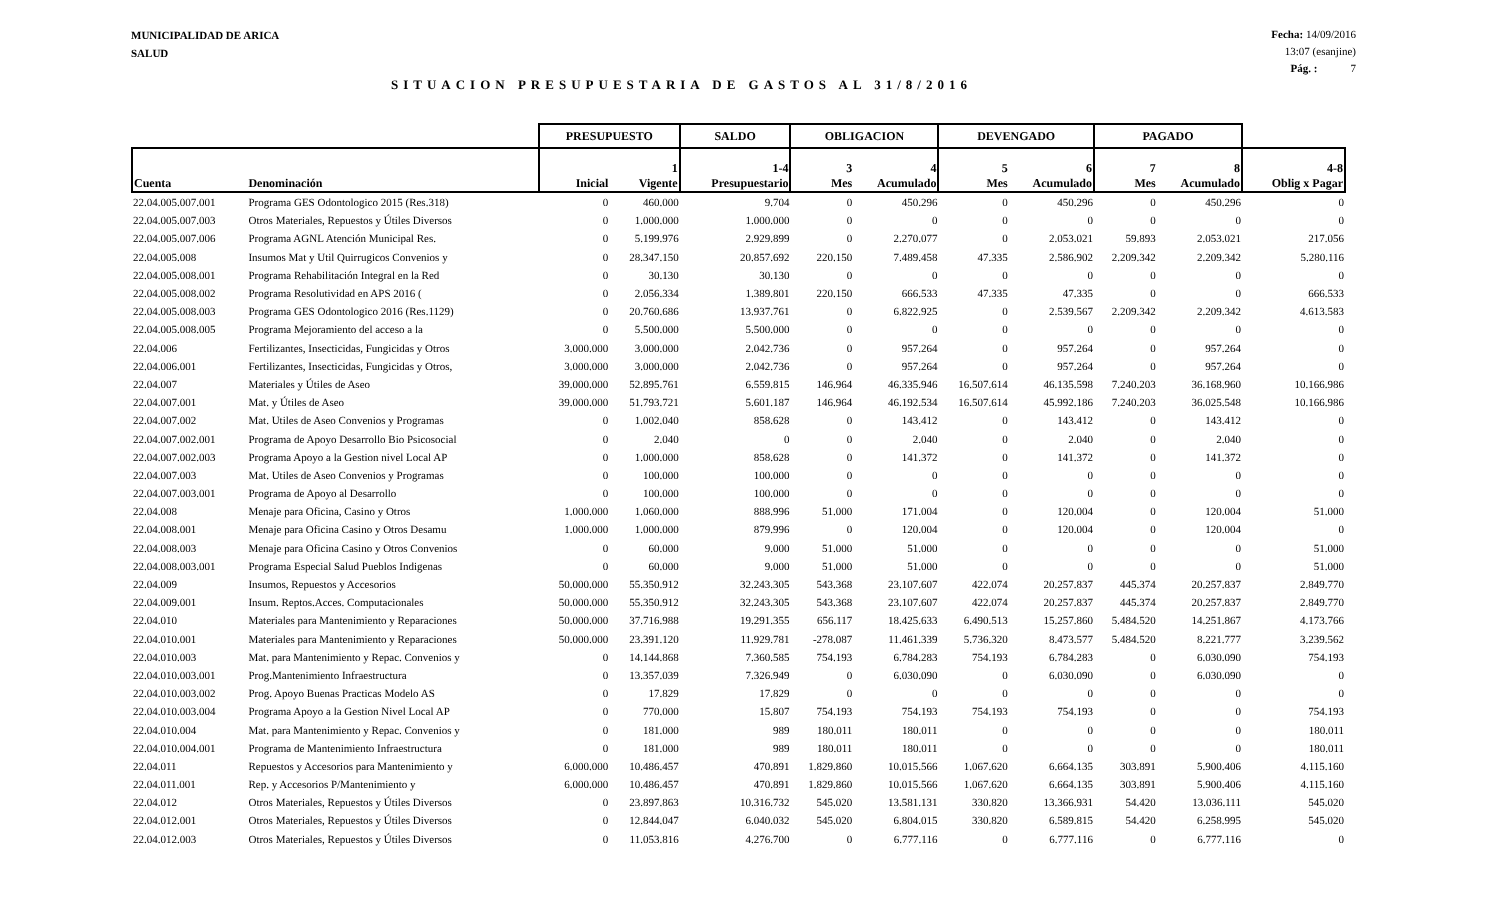MUNICIPALIDAD DE ARICA
SALUD
Fecha: 14/09/2016
13:07 (esanjine)
Pág. : 7
SITUACION PRESUPUESTARIA DE GASTOS AL 31/8/2016
| | | PRESUPUESTO | | SALDO | OBLIGACION | | DEVENGADO | | PAGADO | | |
| --- | --- | --- | --- | --- | --- | --- | --- | --- | --- | --- | --- |
| Cuenta | Denominación | Inicial | 1 Vigente | 1-4 Presupuestario | 3 Mes | 4 Acumulado | 5 Mes | 6 Acumulado | 7 Mes | 8 Acumulado | 4-8 Oblig x Pagar |
| 22.04.005.007.001 | Programa GES Odontologico 2015 (Res.318) | 0 | 460.000 | 9.704 | 0 | 450.296 | 0 | 450.296 | 0 | 450.296 | 0 |
| 22.04.005.007.003 | Otros Materiales, Repuestos y Útiles Diversos | 0 | 1.000.000 | 1.000.000 | 0 | 0 | 0 | 0 | 0 | 0 | 0 |
| 22.04.005.007.006 | Programa AGNL Atención Municipal Res. | 0 | 5.199.976 | 2.929.899 | 0 | 2.270.077 | 0 | 2.053.021 | 59.893 | 2.053.021 | 217.056 |
| 22.04.005.008 | Insumos Mat y Util Quirrugicos Convenios y | 0 | 28.347.150 | 20.857.692 | 220.150 | 7.489.458 | 47.335 | 2.586.902 | 2.209.342 | 2.209.342 | 5.280.116 |
| 22.04.005.008.001 | Programa Rehabilitación Integral en la Red | 0 | 30.130 | 30.130 | 0 | 0 | 0 | 0 | 0 | 0 | 0 |
| 22.04.005.008.002 | Programa Resolutividad en APS 2016 ( | 0 | 2.056.334 | 1.389.801 | 220.150 | 666.533 | 47.335 | 47.335 | 0 | 0 | 666.533 |
| 22.04.005.008.003 | Programa GES Odontologico 2016 (Res.1129) | 0 | 20.760.686 | 13.937.761 | 0 | 6.822.925 | 0 | 2.539.567 | 2.209.342 | 2.209.342 | 4.613.583 |
| 22.04.005.008.005 | Programa Mejoramiento del acceso a la | 0 | 5.500.000 | 5.500.000 | 0 | 0 | 0 | 0 | 0 | 0 | 0 |
| 22.04.006 | Fertilizantes, Insecticidas, Fungicidas y Otros | 3.000.000 | 3.000.000 | 2.042.736 | 0 | 957.264 | 0 | 957.264 | 0 | 957.264 | 0 |
| 22.04.006.001 | Fertilizantes, Insecticidas, Fungicidas y Otros, | 3.000.000 | 3.000.000 | 2.042.736 | 0 | 957.264 | 0 | 957.264 | 0 | 957.264 | 0 |
| 22.04.007 | Materiales y Útiles de Aseo | 39.000.000 | 52.895.761 | 6.559.815 | 146.964 | 46.335.946 | 16.507.614 | 46.135.598 | 7.240.203 | 36.168.960 | 10.166.986 |
| 22.04.007.001 | Mat. y Útiles de Aseo | 39.000.000 | 51.793.721 | 5.601.187 | 146.964 | 46.192.534 | 16.507.614 | 45.992.186 | 7.240.203 | 36.025.548 | 10.166.986 |
| 22.04.007.002 | Mat. Utiles de Aseo Convenios y Programas | 0 | 1.002.040 | 858.628 | 0 | 143.412 | 0 | 143.412 | 0 | 143.412 | 0 |
| 22.04.007.002.001 | Programa de Apoyo Desarrollo Bio Psicosocial | 0 | 2.040 | 0 | 0 | 2.040 | 0 | 2.040 | 0 | 2.040 | 0 |
| 22.04.007.002.003 | Programa Apoyo a la Gestion nivel Local AP | 0 | 1.000.000 | 858.628 | 0 | 141.372 | 0 | 141.372 | 0 | 141.372 | 0 |
| 22.04.007.003 | Mat. Utiles de Aseo Convenios y Programas | 0 | 100.000 | 100.000 | 0 | 0 | 0 | 0 | 0 | 0 | 0 |
| 22.04.007.003.001 | Programa de Apoyo al Desarrollo | 0 | 100.000 | 100.000 | 0 | 0 | 0 | 0 | 0 | 0 | 0 |
| 22.04.008 | Menaje para Oficina, Casino y Otros | 1.000.000 | 1.060.000 | 888.996 | 51.000 | 171.004 | 0 | 120.004 | 0 | 120.004 | 51.000 |
| 22.04.008.001 | Menaje para Oficina Casino y Otros Desamu | 1.000.000 | 1.000.000 | 879.996 | 0 | 120.004 | 0 | 120.004 | 0 | 120.004 | 0 |
| 22.04.008.003 | Menaje para Oficina Casino y Otros Convenios | 0 | 60.000 | 9.000 | 51.000 | 51.000 | 0 | 0 | 0 | 0 | 51.000 |
| 22.04.008.003.001 | Programa Especial Salud Pueblos Indigenas | 0 | 60.000 | 9.000 | 51.000 | 51.000 | 0 | 0 | 0 | 0 | 51.000 |
| 22.04.009 | Insumos, Repuestos y Accesorios | 50.000.000 | 55.350.912 | 32.243.305 | 543.368 | 23.107.607 | 422.074 | 20.257.837 | 445.374 | 20.257.837 | 2.849.770 |
| 22.04.009.001 | Insum. Reptos.Acces. Computacionales | 50.000.000 | 55.350.912 | 32.243.305 | 543.368 | 23.107.607 | 422.074 | 20.257.837 | 445.374 | 20.257.837 | 2.849.770 |
| 22.04.010 | Materiales para Mantenimiento y Reparaciones | 50.000.000 | 37.716.988 | 19.291.355 | 656.117 | 18.425.633 | 6.490.513 | 15.257.860 | 5.484.520 | 14.251.867 | 4.173.766 |
| 22.04.010.001 | Materiales para Mantenimiento y Reparaciones | 50.000.000 | 23.391.120 | 11.929.781 | -278.087 | 11.461.339 | 5.736.320 | 8.473.577 | 5.484.520 | 8.221.777 | 3.239.562 |
| 22.04.010.003 | Mat. para Mantenimiento y Repac. Convenios y | 0 | 14.144.868 | 7.360.585 | 754.193 | 6.784.283 | 754.193 | 6.784.283 | 0 | 6.030.090 | 754.193 |
| 22.04.010.003.001 | Prog.Mantenimiento Infraestructura | 0 | 13.357.039 | 7.326.949 | 0 | 6.030.090 | 0 | 6.030.090 | 0 | 6.030.090 | 0 |
| 22.04.010.003.002 | Prog. Apoyo Buenas Practicas Modelo AS | 0 | 17.829 | 17.829 | 0 | 0 | 0 | 0 | 0 | 0 | 0 |
| 22.04.010.003.004 | Programa Apoyo a la Gestion Nivel Local AP | 0 | 770.000 | 15.807 | 754.193 | 754.193 | 754.193 | 754.193 | 0 | 0 | 754.193 |
| 22.04.010.004 | Mat. para Mantenimiento y Repac. Convenios y | 0 | 181.000 | 989 | 180.011 | 180.011 | 0 | 0 | 0 | 0 | 180.011 |
| 22.04.010.004.001 | Programa de Mantenimiento Infraestructura | 0 | 181.000 | 989 | 180.011 | 180.011 | 0 | 0 | 0 | 0 | 180.011 |
| 22.04.011 | Repuestos y Accesorios para Mantenimiento y | 6.000.000 | 10.486.457 | 470.891 | 1.829.860 | 10.015.566 | 1.067.620 | 6.664.135 | 303.891 | 5.900.406 | 4.115.160 |
| 22.04.011.001 | Rep. y Accesorios P/Mantenimiento y | 6.000.000 | 10.486.457 | 470.891 | 1.829.860 | 10.015.566 | 1.067.620 | 6.664.135 | 303.891 | 5.900.406 | 4.115.160 |
| 22.04.012 | Otros Materiales, Repuestos y Útiles Diversos | 0 | 23.897.863 | 10.316.732 | 545.020 | 13.581.131 | 330.820 | 13.366.931 | 54.420 | 13.036.111 | 545.020 |
| 22.04.012.001 | Otros Materiales, Repuestos y Útiles Diversos | 0 | 12.844.047 | 6.040.032 | 545.020 | 6.804.015 | 330.820 | 6.589.815 | 54.420 | 6.258.995 | 545.020 |
| 22.04.012.003 | Otros Materiales, Repuestos y Útiles Diversos | 0 | 11.053.816 | 4.276.700 | 0 | 6.777.116 | 0 | 6.777.116 | 0 | 6.777.116 | 0 |